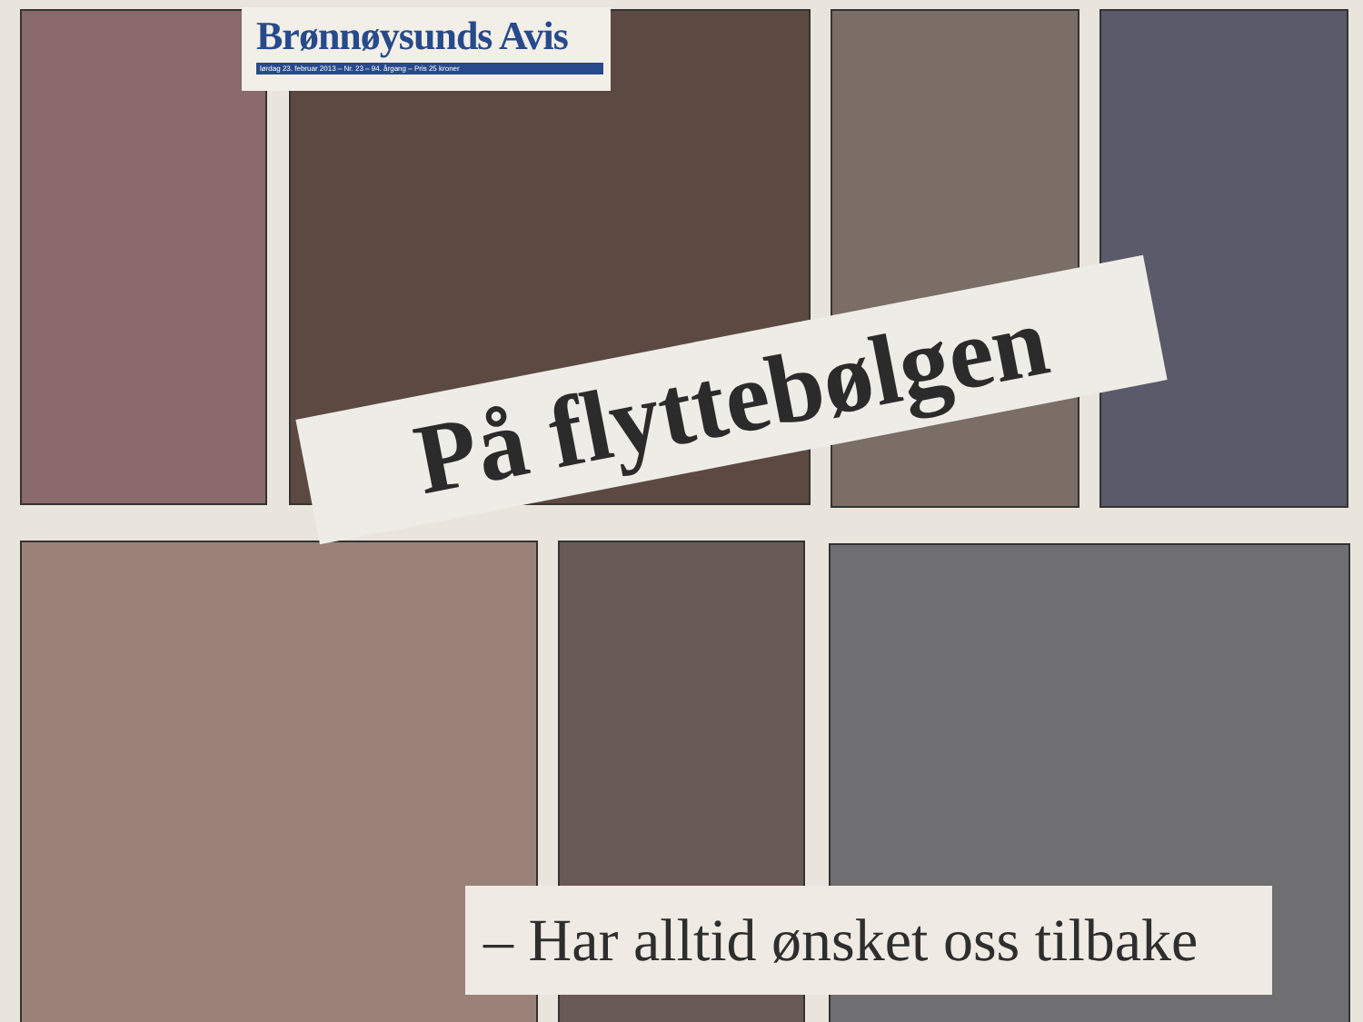Brønnøysunds Avis
lørdag 23. februar 2013 – Nr. 23 – 94. årgang – Pris 25 kroner
På flyttebølgen
– Har alltid ønsket oss tilbake